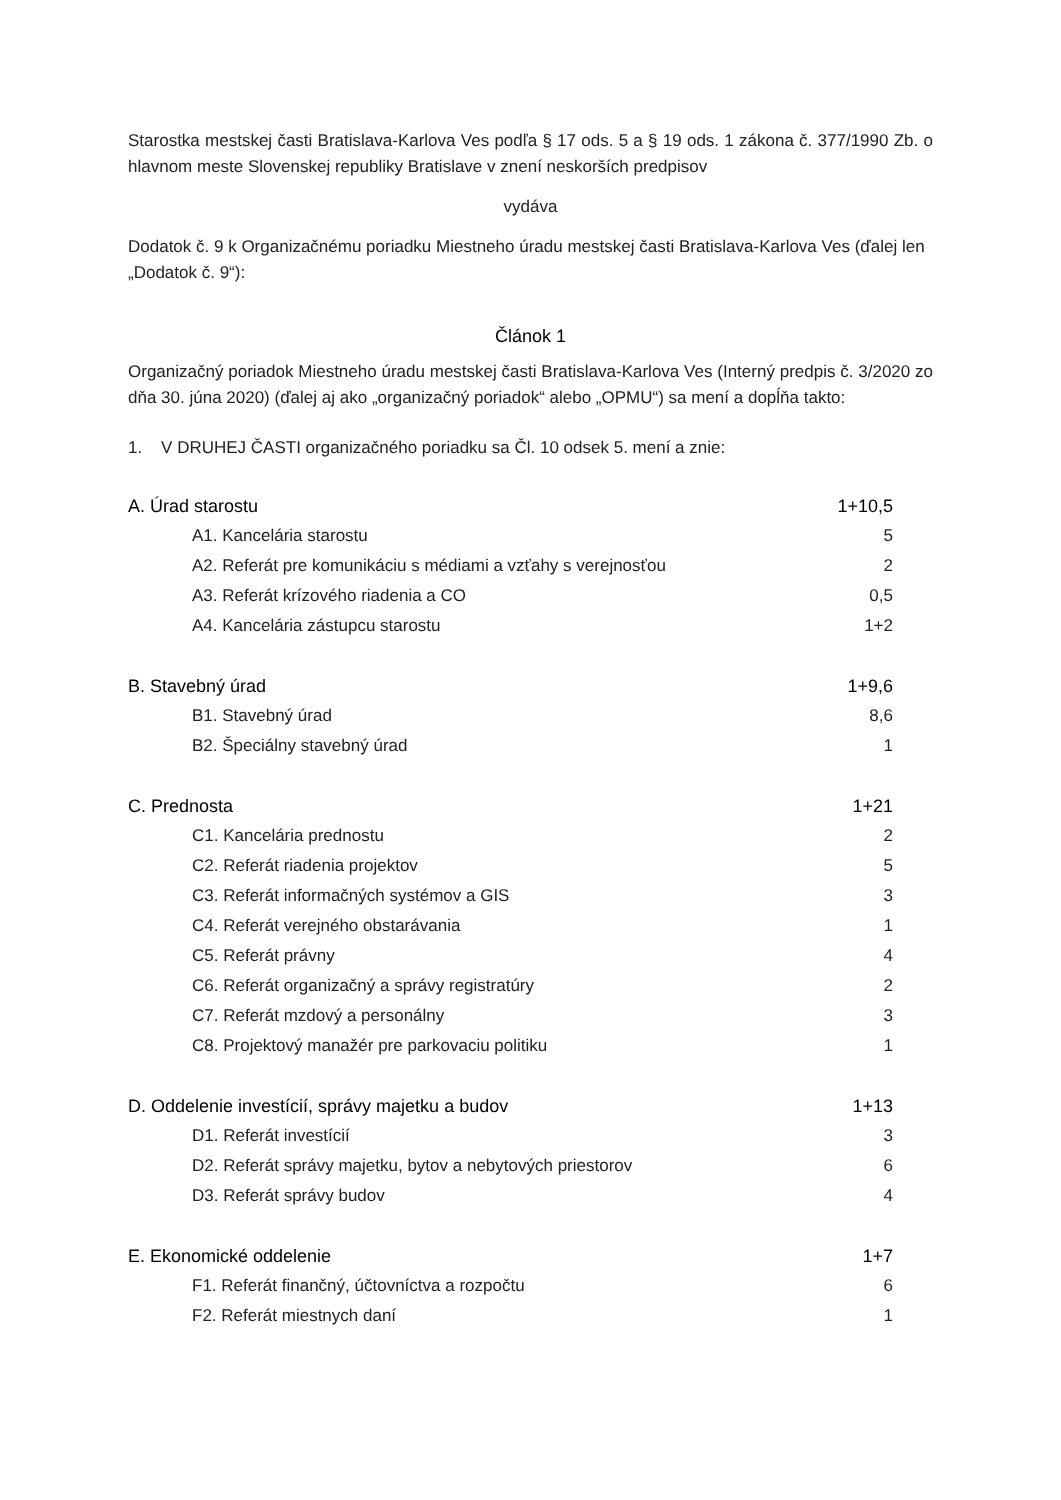Starostka mestskej časti Bratislava-Karlova Ves podľa § 17 ods. 5 a § 19 ods. 1 zákona č. 377/1990 Zb. o hlavnom meste Slovenskej republiky Bratislave v znení neskorších predpisov
vydáva
Dodatok č. 9 k Organizačnému poriadku Miestneho úradu mestskej časti Bratislava-Karlova Ves (ďalej len „Dodatok č. 9“):
Článok 1
Organizačný poriadok Miestneho úradu mestskej časti Bratislava-Karlova Ves (Interný predpis č. 3/2020 zo dňa 30. júna 2020) (ďalej aj ako „organizačný poriadok“ alebo „OPMU“) sa mení a dopĺňa takto:
1. V DRUHEJ ČASTI organizačného poriadku sa Čl. 10 odsek 5. mení a znie:
| A. Úrad starostu | 1+10,5 |
| A1. Kancelária starostu | 5 |
| A2. Referát pre komunikáciu s médiami a vzťahy s verejnosťou | 2 |
| A3. Referát krízového riadenia a CO | 0,5 |
| A4. Kancelária zástupcu starostu | 1+2 |
| B. Stavebný úrad | 1+9,6 |
| B1. Stavebný úrad | 8,6 |
| B2. Špeciálny stavebný úrad | 1 |
| C. Prednosta | 1+21 |
| C1. Kancelária prednostu | 2 |
| C2. Referát riadenia projektov | 5 |
| C3. Referát informačných systémov a GIS | 3 |
| C4. Referát verejného obstarávania | 1 |
| C5. Referát právny | 4 |
| C6. Referát organizačný a správy registratúry | 2 |
| C7. Referát mzdový a personálny | 3 |
| C8. Projektový manažér pre parkovaciu politiku | 1 |
| D. Oddelenie investícií, správy majetku a budov | 1+13 |
| D1. Referát investícií | 3 |
| D2. Referát správy majetku, bytov a nebytových priestorov | 6 |
| D3. Referát správy budov | 4 |
| E. Ekonomické oddelenie | 1+7 |
| F1. Referát finančný, účtovníctva a rozpočtu | 6 |
| F2. Referát miestnych daní | 1 |